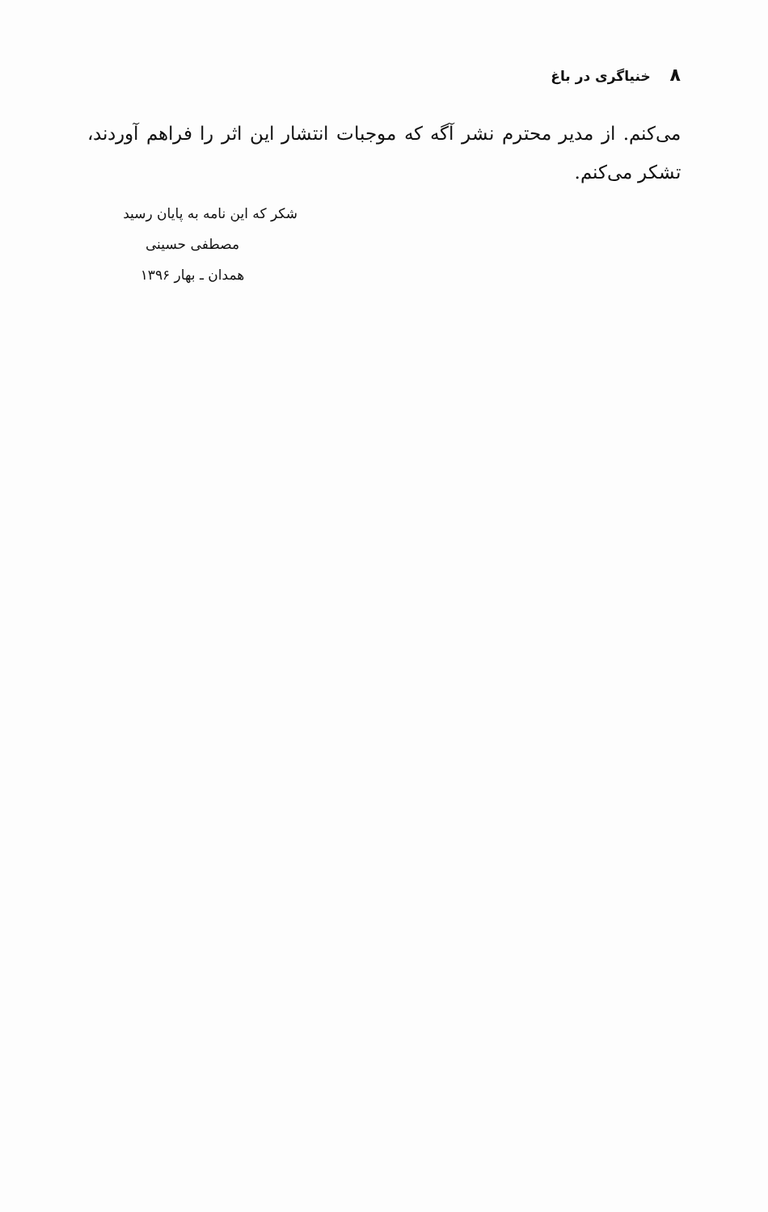۸ خنیاگری در باغ
می‌کنم. از مدیر محترم نشر آگه که موجبات انتشار این اثر را فراهم آوردند، تشکر می‌کنم.
شکر که این نامه به پایان رسید
مصطفی حسینی
همدان ـ بهار ۱۳۹۶